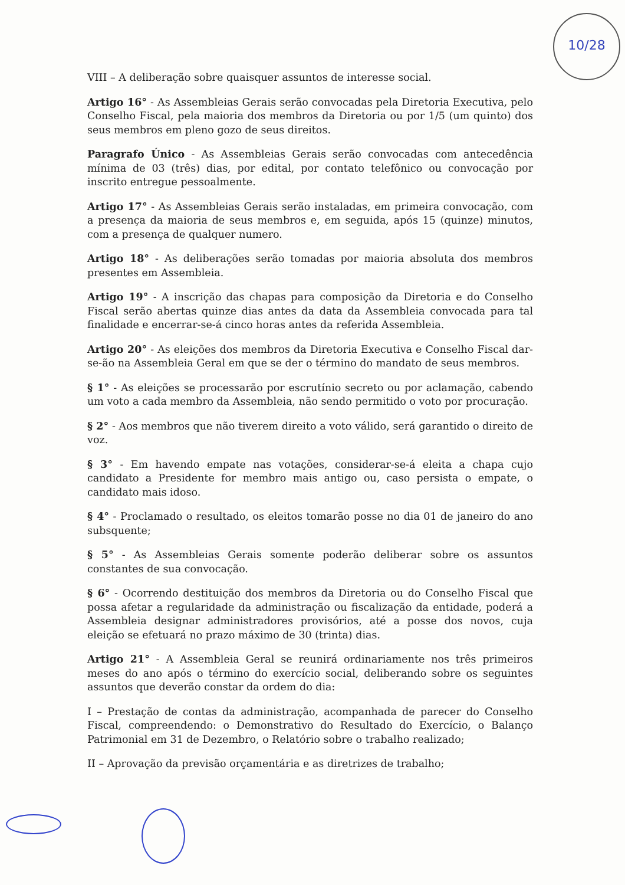10/28
VIII – A deliberação sobre quaisquer assuntos de interesse social.
Artigo 16° - As Assembleias Gerais serão convocadas pela Diretoria Executiva, pelo Conselho Fiscal, pela maioria dos membros da Diretoria ou por 1/5 (um quinto) dos seus membros em pleno gozo de seus direitos.
Paragrafo Único - As Assembleias Gerais serão convocadas com antecedência mínima de 03 (três) dias, por edital, por contato telefônico ou convocação por inscrito entregue pessoalmente.
Artigo 17° - As Assembleias Gerais serão instaladas, em primeira convocação, com a presença da maioria de seus membros e, em seguida, após 15 (quinze) minutos, com a presença de qualquer numero.
Artigo 18° - As deliberações serão tomadas por maioria absoluta dos membros presentes em Assembleia.
Artigo 19° - A inscrição das chapas para composição da Diretoria e do Conselho Fiscal serão abertas quinze dias antes da data da Assembleia convocada para tal finalidade e encerrar-se-á cinco horas antes da referida Assembleia.
Artigo 20° - As eleições dos membros da Diretoria Executiva e Conselho Fiscal dar-se-ão na Assembleia Geral em que se der o término do mandato de seus membros.
§ 1° - As eleições se processarão por escrutínio secreto ou por aclamação, cabendo um voto a cada membro da Assembleia, não sendo permitido o voto por procuração.
§ 2° - Aos membros que não tiverem direito a voto válido, será garantido o direito de voz.
§ 3° - Em havendo empate nas votações, considerar-se-á eleita a chapa cujo candidato a Presidente for membro mais antigo ou, caso persista o empate, o candidato mais idoso.
§ 4° - Proclamado o resultado, os eleitos tomarão posse no dia 01 de janeiro do ano subsquente;
§ 5° - As Assembleias Gerais somente poderão deliberar sobre os assuntos constantes de sua convocação.
§ 6° - Ocorrendo destituição dos membros da Diretoria ou do Conselho Fiscal que possa afetar a regularidade da administração ou fiscalização da entidade, poderá a Assembleia designar administradores provisórios, até a posse dos novos, cuja eleição se efetuará no prazo máximo de 30 (trinta) dias.
Artigo 21° - A Assembleia Geral se reunirá ordinariamente nos três primeiros meses do ano após o término do exercício social, deliberando sobre os seguintes assuntos que deverão constar da ordem do dia:
I – Prestação de contas da administração, acompanhada de parecer do Conselho Fiscal, compreendendo: o Demonstrativo do Resultado do Exercício, o Balanço Patrimonial em 31 de Dezembro, o Relatório sobre o trabalho realizado;
II – Aprovação da previsão orçamentária e as diretrizes de trabalho;